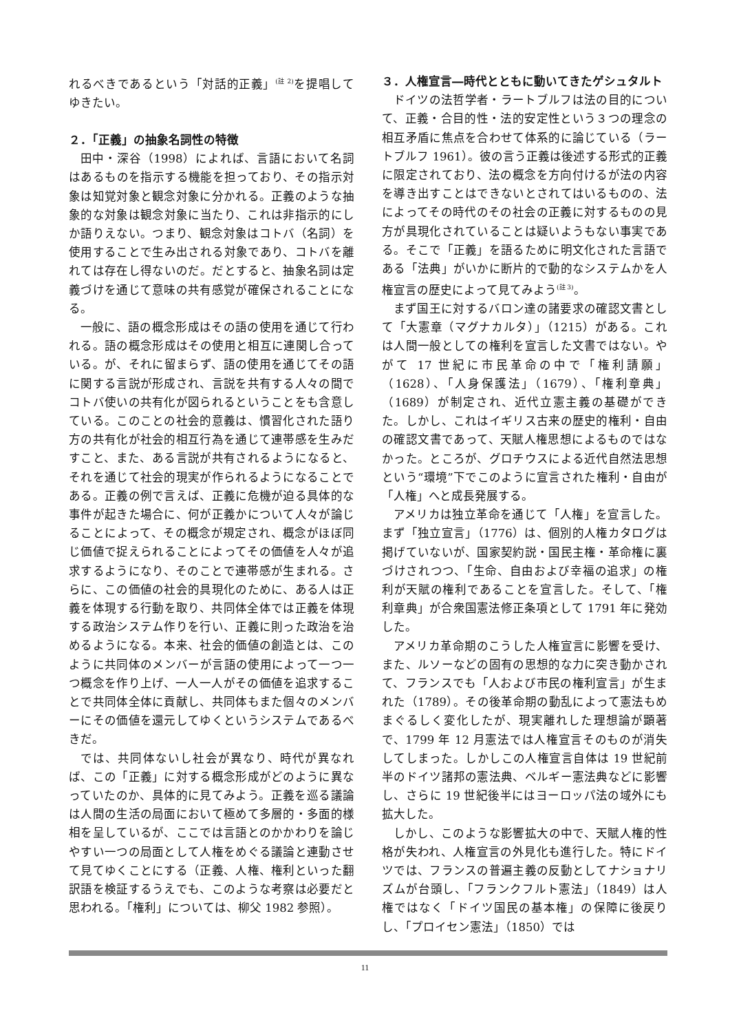れるべきであるという「対話的正義」<sup>(註 2)</sup>を提唱してゆきたい。
２．「正義」の抽象名詞性の特徴
田中・深谷（1998）によれば、言語において名詞はあるものを指示する機能を担っており、その指示対象は知覚対象と観念対象に分かれる。正義のような抽象的な対象は観念対象に当たり、これは非指示的にしか語りえない。つまり、観念対象はコトバ（名詞）を使用することで生み出される対象であり、コトバを離れては存在し得ないのだ。だとすると、抽象名詞は定義づけを通じて意味の共有感覚が確保されることになる。
一般に、語の概念形成はその語の使用を通じて行われる。語の概念形成はその使用と相互に連関し合っている。が、それに留まらず、語の使用を通じてその語に関する言説が形成され、言説を共有する人々の間でコトバ使いの共有化が図られるということをも含意している。このことの社会的意義は、慣習化された語り方の共有化が社会的相互行為を通じて連帯感を生みだすこと、また、ある言説が共有されるようになると、それを通じて社会的現実が作られるようになることである。正義の例で言えば、正義に危機が迫る具体的な事件が起きた場合に、何が正義かについて人々が論じることによって、その概念が規定され、概念がほぼ同じ価値で捉えられることによってその価値を人々が追求するようになり、そのことで連帯感が生まれる。さらに、この価値の社会的具現化のために、ある人は正義を体現する行動を取り、共同体全体では正義を体現する政治システム作りを行い、正義に則った政治を治めるようになる。本来、社会的価値の創造とは、このように共同体のメンバーが言語の使用によって一つ一つ概念を作り上げ、一人一人がその価値を追求することで共同体全体に貢献し、共同体もまた個々のメンバーにその価値を還元してゆくというシステムであるべきだ。
では、共同体ないし社会が異なり、時代が異なれば、この「正義」に対する概念形成がどのように異なっていたのか、具体的に見てみよう。正義を巡る議論は人間の生活の局面において極めて多層的・多面的様相を呈しているが、ここでは言語とのかかわりを論じやすい一つの局面として人権をめぐる議論と連動させて見てゆくことにする（正義、人権、権利といった翻訳語を検証するうえでも、このような考察は必要だと思われる。「権利」については、柳父 1982 参照）。
３．人権宣言―時代とともに動いてきたゲシュタルト
ドイツの法哲学者・ラートブルフは法の目的について、正義・合目的性・法的安定性という３つの理念の相互矛盾に焦点を合わせて体系的に論じている（ラートブルフ 1961）。彼の言う正義は後述する形式的正義に限定されており、法の概念を方向付けるが法の内容を導き出すことはできないとされてはいるものの、法によってその時代のその社会の正義に対するものの見方が具現化されていることは疑いようもない事実である。そこで「正義」を語るために明文化された言語である「法典」がいかに断片的で動的なシステムかを人権宣言の歴史によって見てみよう<sup>(註 3)</sup>。
まず国王に対するバロン達の諸要求の確認文書として「大憲章（マグナカルタ）」（1215）がある。これは人間一般としての権利を宣言した文書ではない。やがて 17 世紀に市民革命の中で「権利請願」（1628）、「人身保護法」（1679）、「権利章典」（1689）が制定され、近代立憲主義の基礎ができた。しかし、これはイギリス古来の歴史的権利・自由の確認文書であって、天賦人権思想によるものではなかった。ところが、グロチウスによる近代自然法思想という“環境”下でこのように宣言された権利・自由が「人権」へと成長発展する。
アメリカは独立革命を通じて「人権」を宣言した。まず「独立宣言」（1776）は、個別的人権カタログは掲げていないが、国家契約説・国民主権・革命権に裏づけされつつ、「生命、自由および幸福の追求」の権利が天賦の権利であることを宣言した。そして、「権利章典」が合衆国憲法修正条項として 1791 年に発効した。
アメリカ革命期のこうした人権宣言に影響を受け、また、ルソーなどの固有の思想的な力に突き動かされて、フランスでも「人および市民の権利宣言」が生まれた（1789）。その後革命期の動乱によって憲法もめまぐるしく変化したが、現実離れした理想論が顕著で、1799 年 12 月憲法では人権宣言そのものが消失してしまった。しかしこの人権宣言自体は 19 世紀前半のドイツ諸邦の憲法典、ベルギー憲法典などに影響し、さらに 19 世紀後半にはヨーロッパ法の域外にも拡大した。
しかし、このような影響拡大の中で、天賦人権的性格が失われ、人権宣言の外見化も進行した。特にドイツでは、フランスの普遍主義の反動としてナショナリズムが台頭し、「フランクフルト憲法」（1849）は人権ではなく「ドイツ国民の基本権」の保障に後戻りし、「プロイセン憲法」（1850）では
11